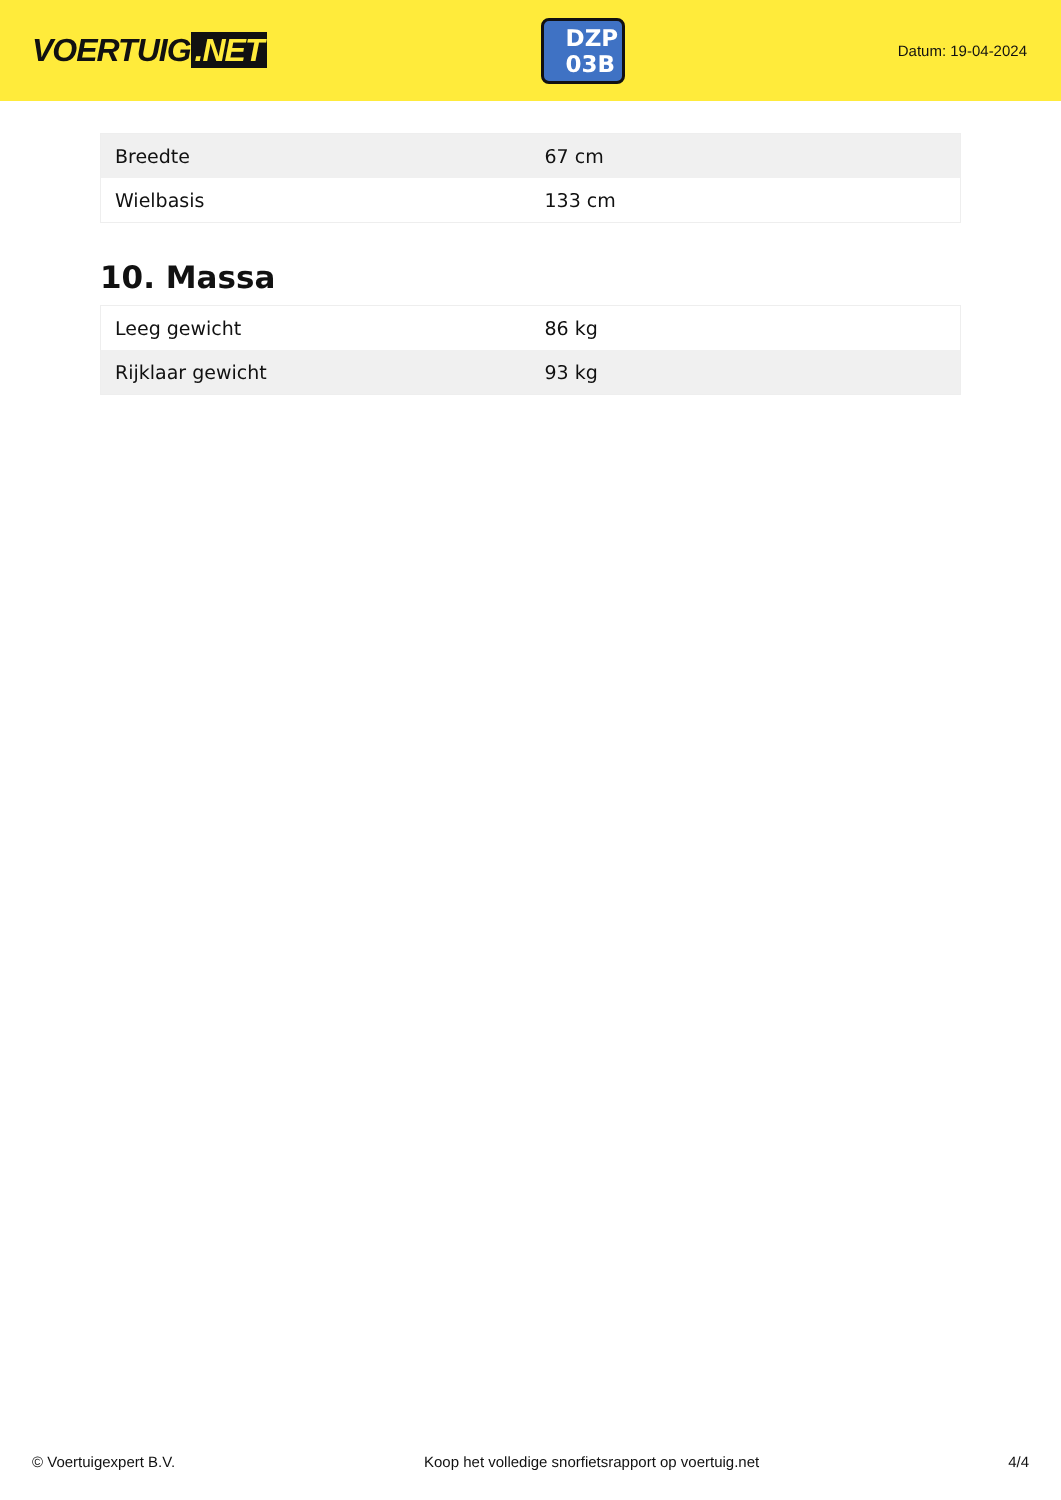VOERTUIG.NET
DZP 03B
Datum: 19-04-2024
| Breedte | 67 cm |
| Wielbasis | 133 cm |
10. Massa
| Leeg gewicht | 86 kg |
| Rijklaar gewicht | 93 kg |
© Voertuigexpert B.V. Koop het volledige snorfietsrapport op voertuig.net 4/4